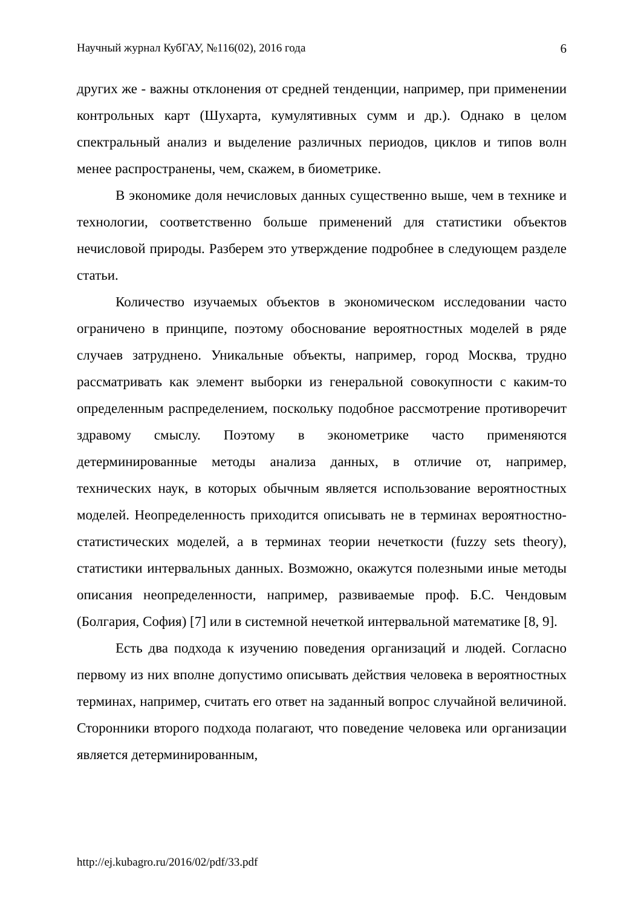Научный журнал КубГАУ, №116(02), 2016 года 6
других же - важны отклонения от средней тенденции, например, при применении контрольных карт (Шухарта, кумулятивных сумм и др.). Однако в целом спектральный анализ и выделение различных периодов, циклов и типов волн менее распространены, чем, скажем, в биометрике.
В экономике доля нечисловых данных существенно выше, чем в технике и технологии, соответственно больше применений для статистики объектов нечисловой природы. Разберем это утверждение подробнее в следующем разделе статьи.
Количество изучаемых объектов в экономическом исследовании часто ограничено в принципе, поэтому обоснование вероятностных моделей в ряде случаев затруднено. Уникальные объекты, например, город Москва, трудно рассматривать как элемент выборки из генеральной совокупности с каким-то определенным распределением, поскольку подобное рассмотрение противоречит здравому смыслу. Поэтому в эконометрике часто применяются детерминированные методы анализа данных, в отличие от, например, технических наук, в которых обычным является использование вероятностных моделей. Неопределенность приходится описывать не в терминах вероятностно-статистических моделей, а в терминах теории нечеткости (fuzzy sets theory), статистики интервальных данных. Возможно, окажутся полезными иные методы описания неопределенности, например, развиваемые проф. Б.С. Чендовым (Болгария, София) [7] или в системной нечеткой интервальной математике [8, 9].
Есть два подхода к изучению поведения организаций и людей. Согласно первому из них вполне допустимо описывать действия человека в вероятностных терминах, например, считать его ответ на заданный вопрос случайной величиной. Сторонники второго подхода полагают, что поведение человека или организации является детерминированным,
http://ej.kubagro.ru/2016/02/pdf/33.pdf